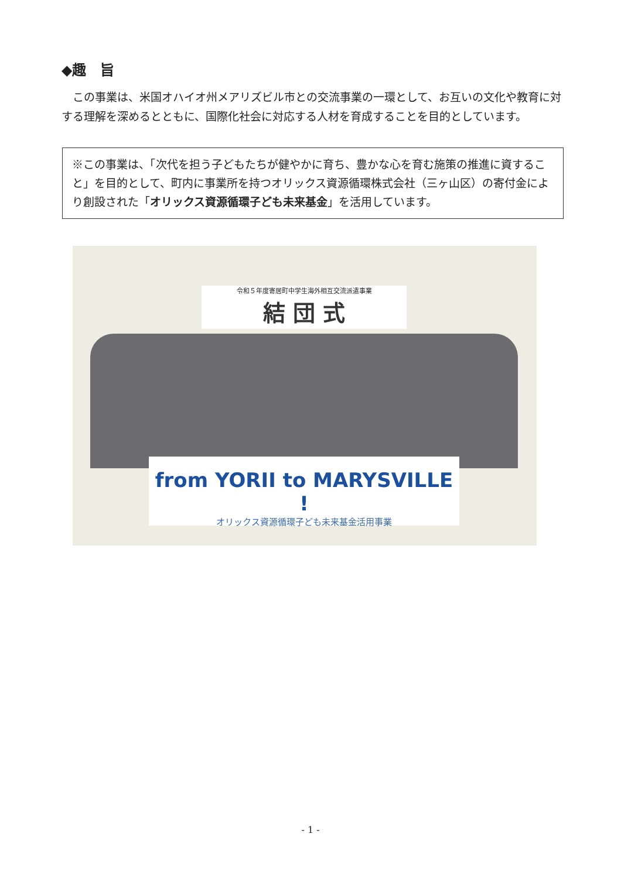◆趣　旨
この事業は、米国オハイオ州メアリズビル市との交流事業の一環として、お互いの文化や教育に対する理解を深めるとともに、国際化社会に対応する人材を育成することを目的としています。
※この事業は、「次代を担う子どもたちが健やかに育ち、豊かな心を育む施策の推進に資すること」を目的として、町内に事業所を持つオリックス資源循環株式会社（三ヶ山区）の寄付金により創設された「オリックス資源循環子ども未来基金」を活用しています。
令和５年度寄居町中学生海外相互交流派遣事業
結 団 式
from YORII to MARYSVILLE !
オリックス資源循環子ども未来基金活用事業
- 1 -